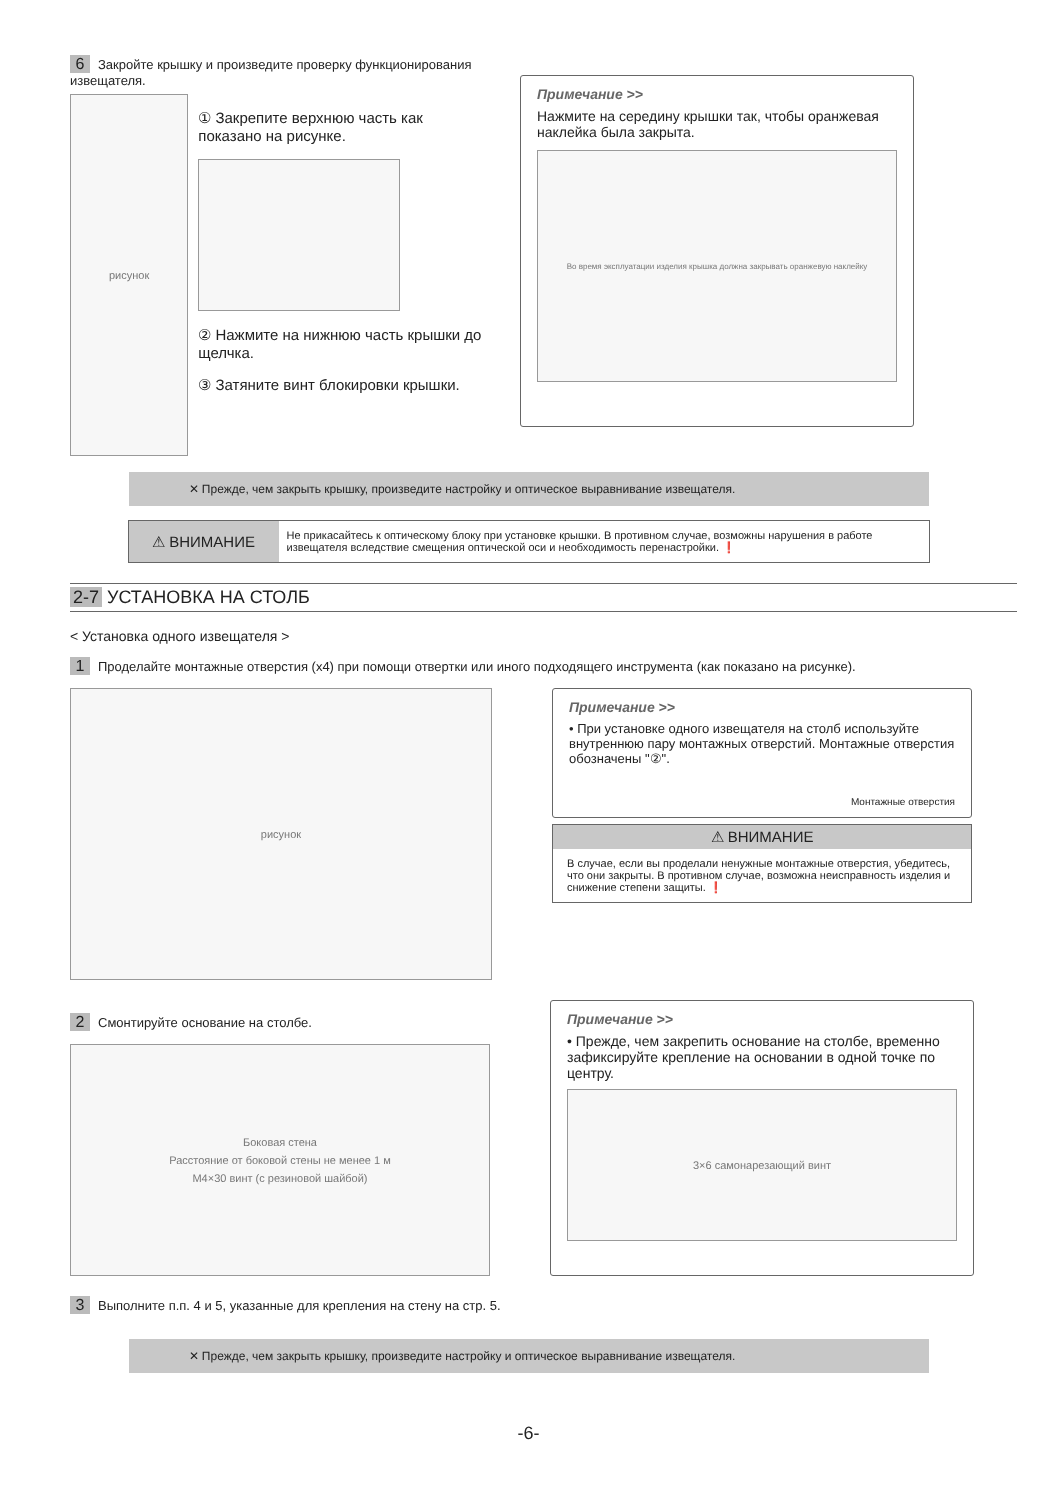6 Закройте крышку и произведите проверку функционирования извещателя.
рисунок
① Закрепите верхнюю часть как показано на рисунке.
② Нажмите на нижнюю часть крышки до щелчка.
③ Затяните винт блокировки крышки.
Примечание >>
Нажмите на середину крышки так, чтобы оранжевая наклейка была закрыта.
Во время эксплуатации изделия крышка должна закрывать оранжевую наклейку
✕ Прежде, чем закрыть крышку, произведите настройку и оптическое выравнивание извещателя.
⚠ ВНИМАНИЕ
Не прикасайтесь к оптическому блоку при установке крышки. В противном случае, возможны нарушения в работе извещателя вследствие смещения оптической оси и необходимость перенастройки. ❗
2-7 УСТАНОВКА НА СТОЛБ
< Установка одного извещателя >
1 Проделайте монтажные отверстия (x4) при помощи отвертки или иного подходящего инструмента (как показано на рисунке).
рисунок
Примечание >>
• При установке одного извещателя на столб используйте внутреннюю пару монтажных отверстий. Монтажные отверстия обозначены "②".
Монтажные отверстия
⚠ ВНИМАНИЕ
В случае, если вы проделали ненужные монтажные отверстия, убедитесь, что они закрыты. В противном случае, возможна неисправность изделия и снижение степени защиты. ❗
2 Смонтируйте основание на столбе.
Боковая стена
Расстояние от боковой стены не менее 1 м
M4×30 винт (с резиновой шайбой)
Примечание >>
• Прежде, чем закрепить основание на столбе, временно зафиксируйте крепление на основании в одной точке по центру.
3×6 самонарезающий винт
3 Выполните п.п. 4 и 5, указанные для крепления на стену на стр. 5.
✕ Прежде, чем закрыть крышку, произведите настройку и оптическое выравнивание извещателя.
-6-